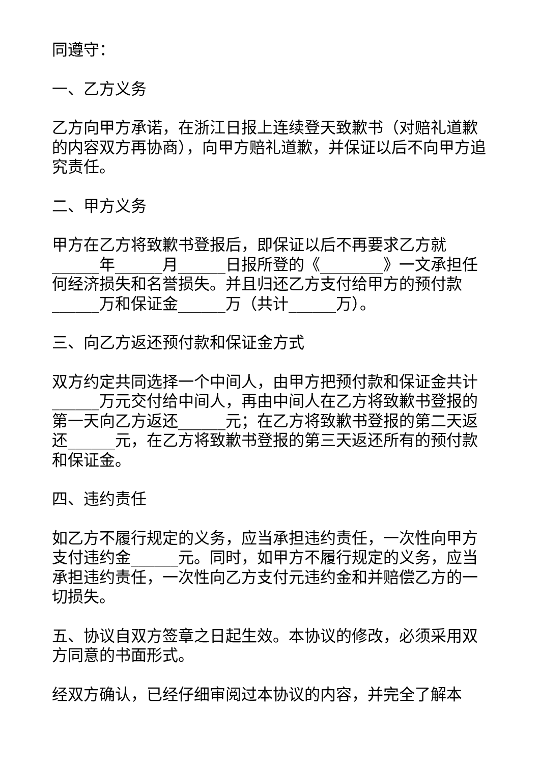同遵守：
一、乙方义务
乙方向甲方承诺，在浙江日报上连续登天致歉书（对赔礼道歉的内容双方再协商），向甲方赔礼道歉，并保证以后不向甲方追究责任。
二、甲方义务
甲方在乙方将致歉书登报后，即保证以后不再要求乙方就______年______月______日报所登的《________》一文承担任何经济损失和名誉损失。并且归还乙方支付给甲方的预付款______万和保证金______万（共计______万）。
三、向乙方返还预付款和保证金方式
双方约定共同选择一个中间人，由甲方把预付款和保证金共计______万元交付给中间人，再由中间人在乙方将致歉书登报的第一天向乙方返还______元；在乙方将致歉书登报的第二天返还______元，在乙方将致歉书登报的第三天返还所有的预付款和保证金。
四、违约责任
如乙方不履行规定的义务，应当承担违约责任，一次性向甲方支付违约金______元。同时，如甲方不履行规定的义务，应当承担违约责任，一次性向乙方支付元违约金和并赔偿乙方的一切损失。
五、协议自双方签章之日起生效。本协议的修改，必须采用双方同意的书面形式。
经双方确认，已经仔细审阅过本协议的内容，并完全了解本